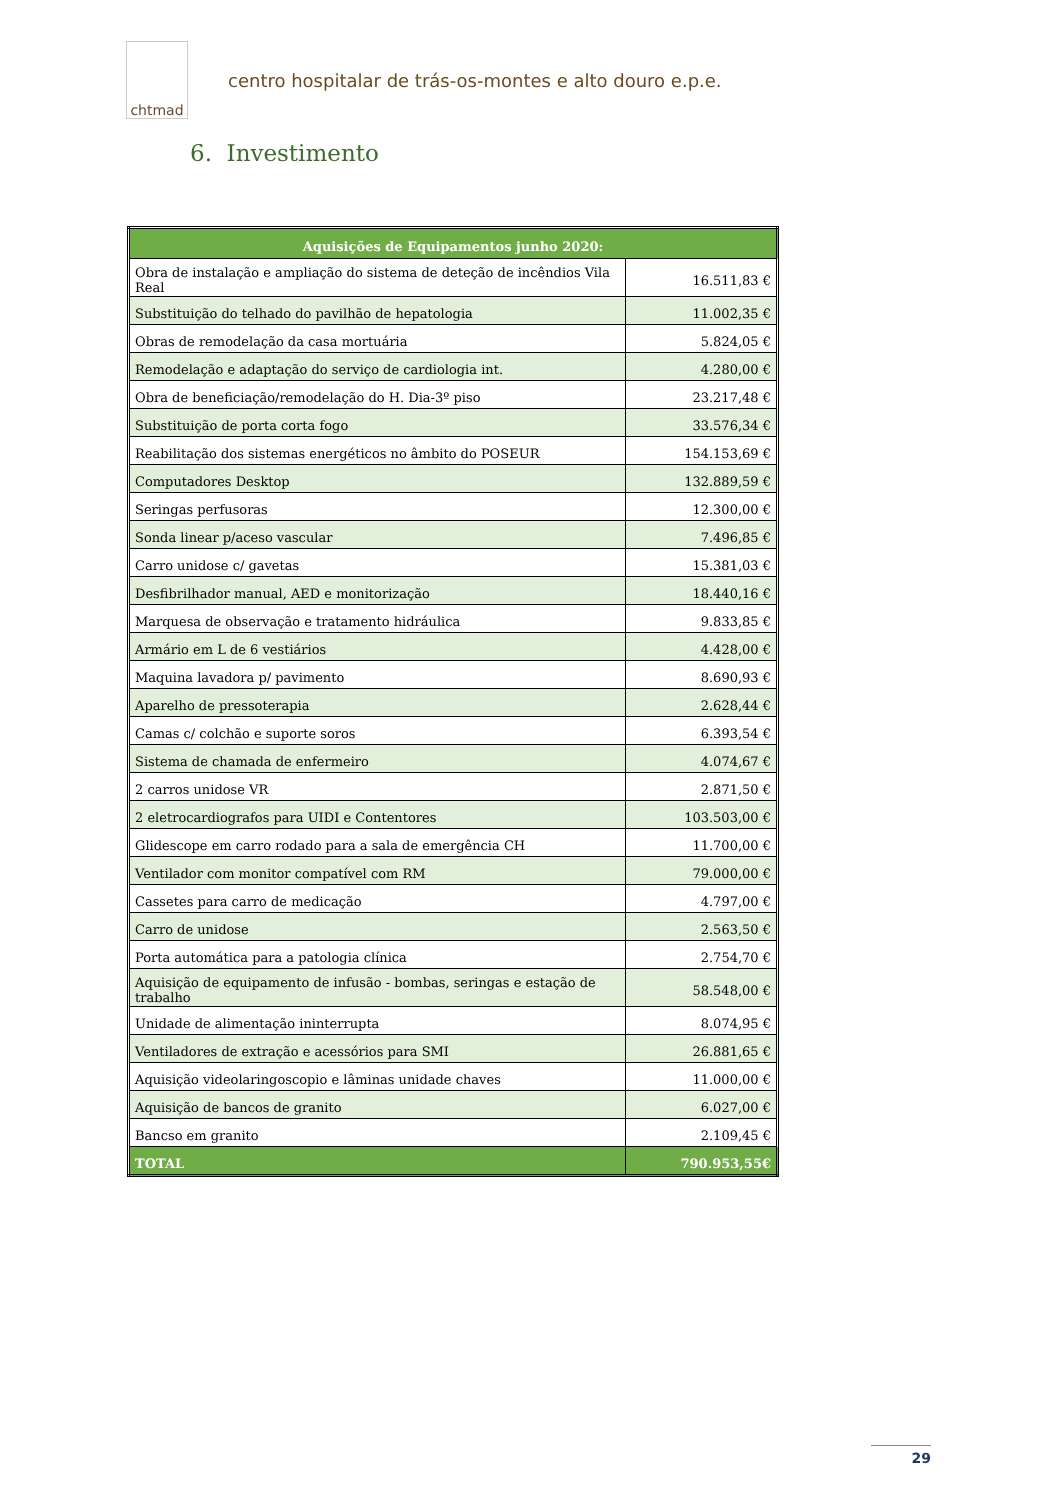chtmad
centro hospitalar de trás-os-montes e alto douro e.p.e.
6. Investimento
| Aquisições de Equipamentos junho 2020: | |
| --- | --- |
| Obra de instalação e ampliação do sistema de deteção de incêndios Vila Real | 16.511,83 € |
| Substituição do telhado do pavilhão de hepatologia | 11.002,35 € |
| Obras de remodelação da casa mortuária | 5.824,05 € |
| Remodelação e adaptação do serviço de cardiologia int. | 4.280,00 € |
| Obra de beneficiação/remodelação do H. Dia-3º piso | 23.217,48 € |
| Substituição de porta corta fogo | 33.576,34 € |
| Reabilitação dos sistemas energéticos no âmbito do POSEUR | 154.153,69 € |
| Computadores Desktop | 132.889,59 € |
| Seringas perfusoras | 12.300,00 € |
| Sonda linear p/aceso vascular | 7.496,85 € |
| Carro unidose c/ gavetas | 15.381,03 € |
| Desfibrilhador manual, AED e monitorização | 18.440,16 € |
| Marquesa de observação e tratamento hidráulica | 9.833,85 € |
| Armário em L de 6 vestiários | 4.428,00 € |
| Maquina lavadora p/ pavimento | 8.690,93 € |
| Aparelho de pressoterapia | 2.628,44 € |
| Camas c/ colchão e suporte soros | 6.393,54 € |
| Sistema de chamada de enfermeiro | 4.074,67 € |
| 2 carros unidose VR | 2.871,50 € |
| 2 eletrocardiografos para UIDI e Contentores | 103.503,00 € |
| Glidescope em carro rodado para a sala de emergência CH | 11.700,00 € |
| Ventilador com monitor compatível com RM | 79.000,00 € |
| Cassetes para carro de medicação | 4.797,00 € |
| Carro de unidose | 2.563,50 € |
| Porta automática para a patologia clínica | 2.754,70 € |
| Aquisição de equipamento de infusão - bombas, seringas e estação de trabalho | 58.548,00 € |
| Unidade de alimentação ininterrupta | 8.074,95 € |
| Ventiladores de extração e acessórios para SMI | 26.881,65 € |
| Aquisição videolaringoscopio e lâminas unidade chaves | 11.000,00 € |
| Aquisição de bancos de granito | 6.027,00 € |
| Bancso em granito | 2.109,45 € |
| TOTAL | 790.953,55€ |
29